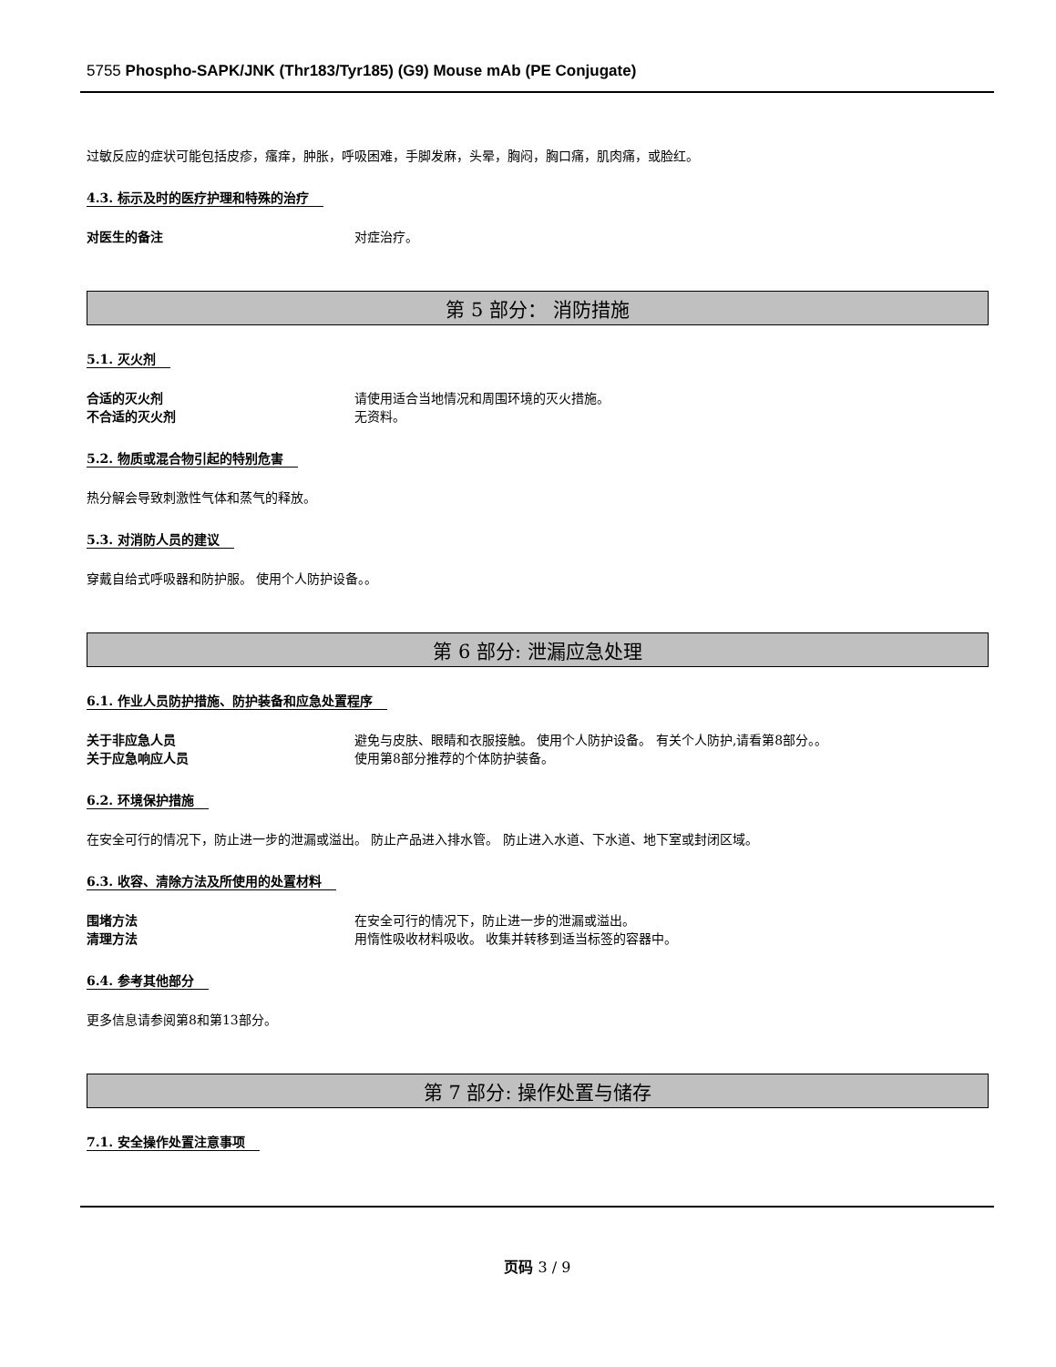5755 Phospho-SAPK/JNK (Thr183/Tyr185) (G9) Mouse mAb (PE Conjugate)
过敏反应的症状可能包括皮疹，瘙痒，肿胀，呼吸困难，手脚发麻，头晕，胸闷，胸口痛，肌肉痛，或脸红。
4.3. 标示及时的医疗护理和特殊的治疗
对医生的备注 对症治疗。
第 5 部分： 消防措施
5.1. 灭火剂
合适的灭火剂 请使用适合当地情况和周围环境的灭火措施。
不合适的灭火剂 无资料。
5.2. 物质或混合物引起的特别危害
热分解会导致刺激性气体和蒸气的释放。
5.3. 对消防人员的建议
穿戴自给式呼吸器和防护服。 使用个人防护设备。。
第 6 部分: 泄漏应急处理
6.1. 作业人员防护措施、防护装备和应急处置程序
关于非应急人员 避免与皮肤、眼睛和衣服接触。 使用个人防护设备。 有关个人防护,请看第8部分。。
关于应急响应人员 使用第8部分推荐的个体防护装备。
6.2. 环境保护措施
在安全可行的情况下，防止进一步的泄漏或溢出。 防止产品进入排水管。 防止进入水道、下水道、地下室或封闭区域。
6.3. 收容、清除方法及所使用的处置材料
围堵方法 在安全可行的情况下，防止进一步的泄漏或溢出。
清理方法 用惰性吸收材料吸收。 收集并转移到适当标签的容器中。
6.4. 参考其他部分
更多信息请参阅第8和第13部分。
第 7 部分: 操作处置与储存
7.1. 安全操作处置注意事项
页码 3 / 9